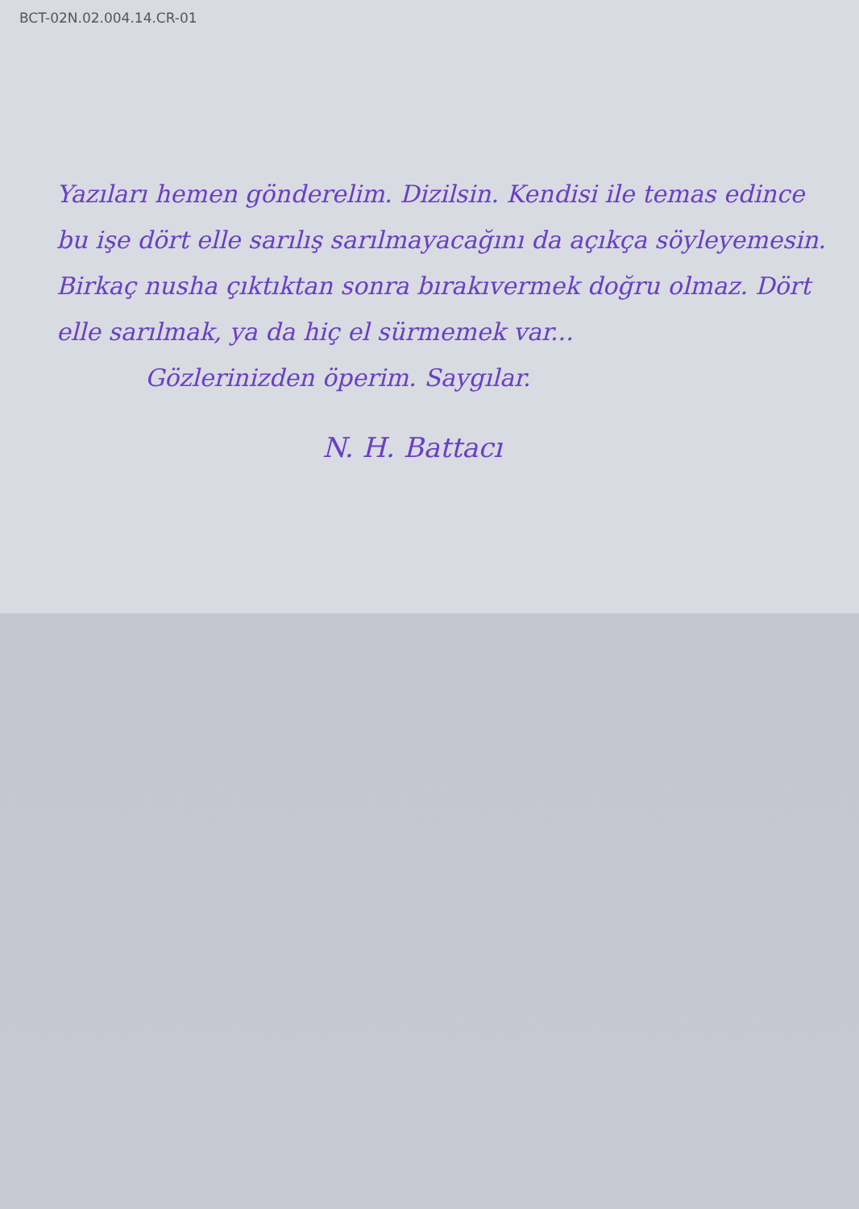BCT-02N.02.004.14.CR-01
Yazıları hemen gönderelim. Dizilsin. Kendisi ile temas edince bu işe dört elle sarılış sarılmayacağını da açıkça söyleyemesin. Birkaç nusha çıktıktan sonra bırakıvermek doğru olmaz. Dört elle sarılmak, ya da hiç el sürmemek var...
Gözlerinizden öperim. Saygılar.
N. H. Battacı